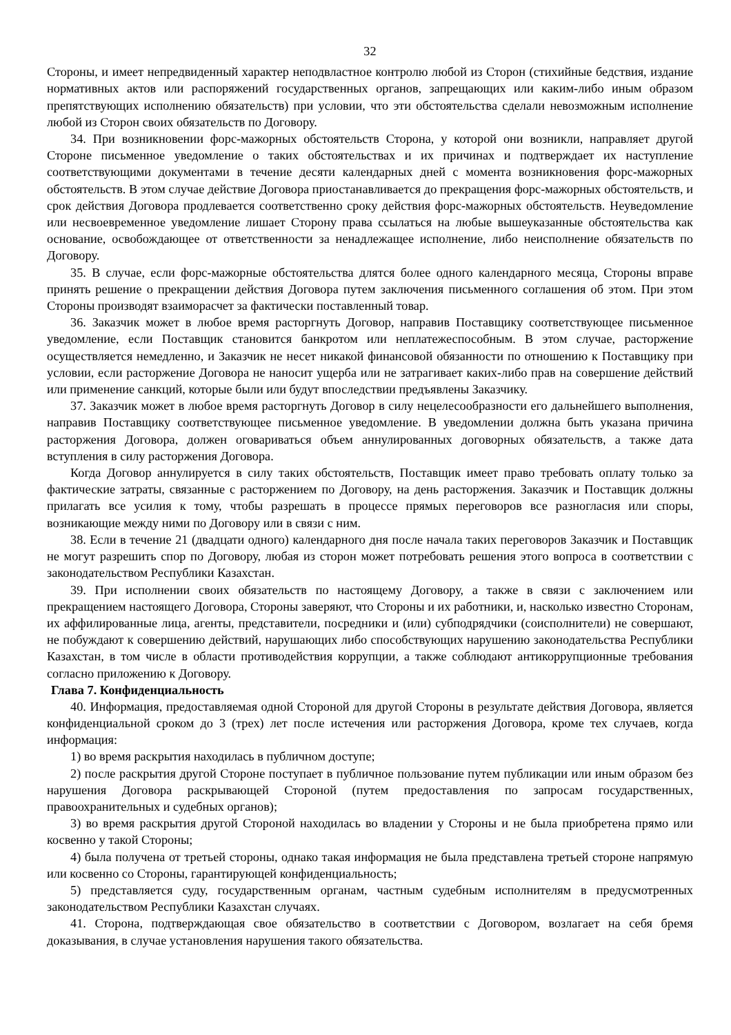32
Стороны, и имеет непредвиденный характер неподвластное контролю любой из Сторон (стихийные бедствия, издание нормативных актов или распоряжений государственных органов, запрещающих или каким-либо иным образом препятствующих исполнению обязательств) при условии, что эти обстоятельства сделали невозможным исполнение любой из Сторон своих обязательств по Договору.
34. При возникновении форс-мажорных обстоятельств Сторона, у которой они возникли, направляет другой Стороне письменное уведомление о таких обстоятельствах и их причинах и подтверждает их наступление соответствующими документами в течение десяти календарных дней с момента возникновения форс-мажорных обстоятельств. В этом случае действие Договора приостанавливается до прекращения форс-мажорных обстоятельств, и срок действия Договора продлевается соответственно сроку действия форс-мажорных обстоятельств. Неуведомление или несвоевременное уведомление лишает Сторону права ссылаться на любые вышеуказанные обстоятельства как основание, освобождающее от ответственности за ненадлежащее исполнение, либо неисполнение обязательств по Договору.
35. В случае, если форс-мажорные обстоятельства длятся более одного календарного месяца, Стороны вправе принять решение о прекращении действия Договора путем заключения письменного соглашения об этом. При этом Стороны производят взаиморасчет за фактически поставленный товар.
36. Заказчик может в любое время расторгнуть Договор, направив Поставщику соответствующее письменное уведомление, если Поставщик становится банкротом или неплатежеспособным. В этом случае, расторжение осуществляется немедленно, и Заказчик не несет никакой финансовой обязанности по отношению к Поставщику при условии, если расторжение Договора не наносит ущерба или не затрагивает каких-либо прав на совершение действий или применение санкций, которые были или будут впоследствии предъявлены Заказчику.
37. Заказчик может в любое время расторгнуть Договор в силу нецелесообразности его дальнейшего выполнения, направив Поставщику соответствующее письменное уведомление. В уведомлении должна быть указана причина расторжения Договора, должен оговариваться объем аннулированных договорных обязательств, а также дата вступления в силу расторжения Договора.
Когда Договор аннулируется в силу таких обстоятельств, Поставщик имеет право требовать оплату только за фактические затраты, связанные с расторжением по Договору, на день расторжения. Заказчик и Поставщик должны прилагать все усилия к тому, чтобы разрешать в процессе прямых переговоров все разногласия или споры, возникающие между ними по Договору или в связи с ним.
38. Если в течение 21 (двадцати одного) календарного дня после начала таких переговоров Заказчик и Поставщик не могут разрешить спор по Договору, любая из сторон может потребовать решения этого вопроса в соответствии с законодательством Республики Казахстан.
39. При исполнении своих обязательств по настоящему Договору, а также в связи с заключением или прекращением настоящего Договора, Стороны заверяют, что Стороны и их работники, и, насколько известно Сторонам, их аффилированные лица, агенты, представители, посредники и (или) субподрядчики (соисполнители) не совершают, не побуждают к совершению действий, нарушающих либо способствующих нарушению законодательства Республики Казахстан, в том числе в области противодействия коррупции, а также соблюдают антикоррупционные требования согласно приложению к Договору.
Глава 7. Конфиденциальность
40. Информация, предоставляемая одной Стороной для другой Стороны в результате действия Договора, является конфиденциальной сроком до 3 (трех) лет после истечения или расторжения Договора, кроме тех случаев, когда информация:
1) во время раскрытия находилась в публичном доступе;
2) после раскрытия другой Стороне поступает в публичное пользование путем публикации или иным образом без нарушения Договора раскрывающей Стороной (путем предоставления по запросам государственных, правоохранительных и судебных органов);
3) во время раскрытия другой Стороной находилась во владении у Стороны и не была приобретена прямо или косвенно у такой Стороны;
4) была получена от третьей стороны, однако такая информация не была представлена третьей стороне напрямую или косвенно со Стороны, гарантирующей конфиденциальность;
5) представляется суду, государственным органам, частным судебным исполнителям в предусмотренных законодательством Республики Казахстан случаях.
41. Сторона, подтверждающая свое обязательство в соответствии с Договором, возлагает на себя бремя доказывания, в случае установления нарушения такого обязательства.